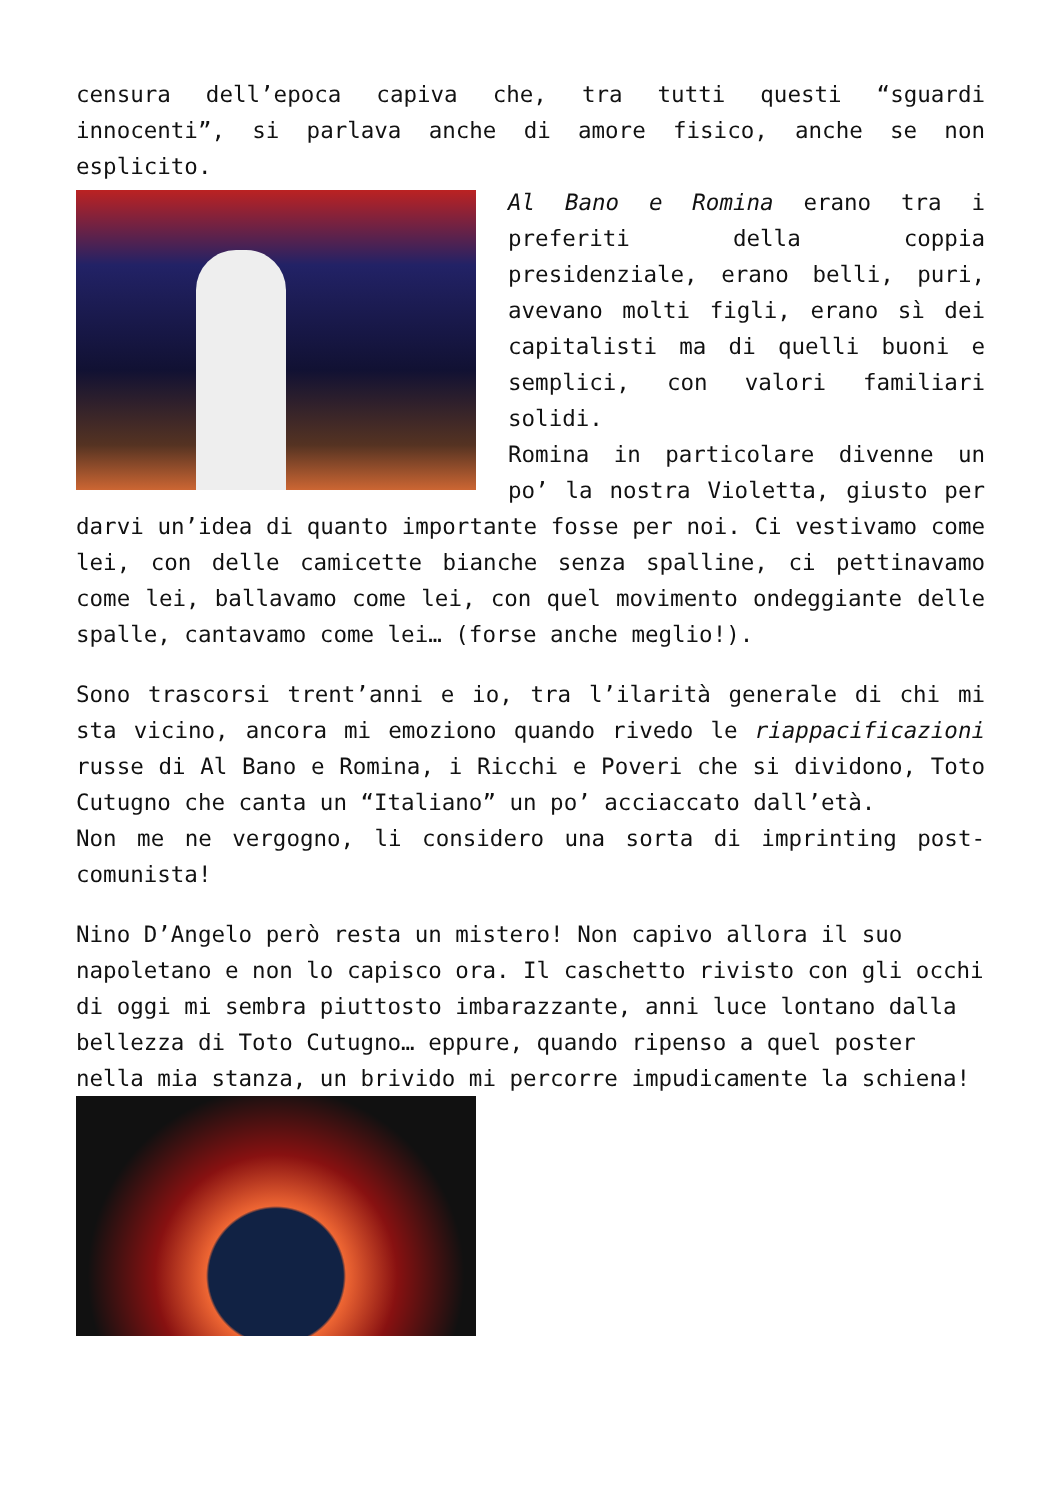censura dell’epoca capiva che, tra tutti questi “sguardi innocenti”, si parlava anche di amore fisico, anche se non esplicito.
Al Bano e Romina erano tra i preferiti della coppia presidenziale, erano belli, puri, avevano molti figli, erano sì dei capitalisti ma di quelli buoni e semplici, con valori familiari solidi.
Romina in particolare divenne un po’ la nostra Violetta, giusto per darvi un’idea di quanto importante fosse per noi. Ci vestivamo come lei, con delle camicette bianche senza spalline, ci pettinavamo come lei, ballavamo come lei, con quel movimento ondeggiante delle spalle, cantavamo come lei… (forse anche meglio!).
Sono trascorsi trent’anni e io, tra l’ilarità generale di chi mi sta vicino, ancora mi emoziono quando rivedo le riappacificazioni russe di Al Bano e Romina, i Ricchi e Poveri che si dividono, Toto Cutugno che canta un “Italiano” un po’ acciaccato dall’età.
Non me ne vergogno, li considero una sorta di imprinting post-comunista!
Nino D’Angelo però resta un mistero! Non capivo allora il suo napoletano e non lo capisco ora. Il caschetto rivisto con gli occhi di oggi mi sembra piuttosto imbarazzante, anni luce lontano dalla bellezza di Toto Cutugno… eppure, quando ripenso a quel poster nella mia stanza, un brivido mi percorre impudicamente la schiena!